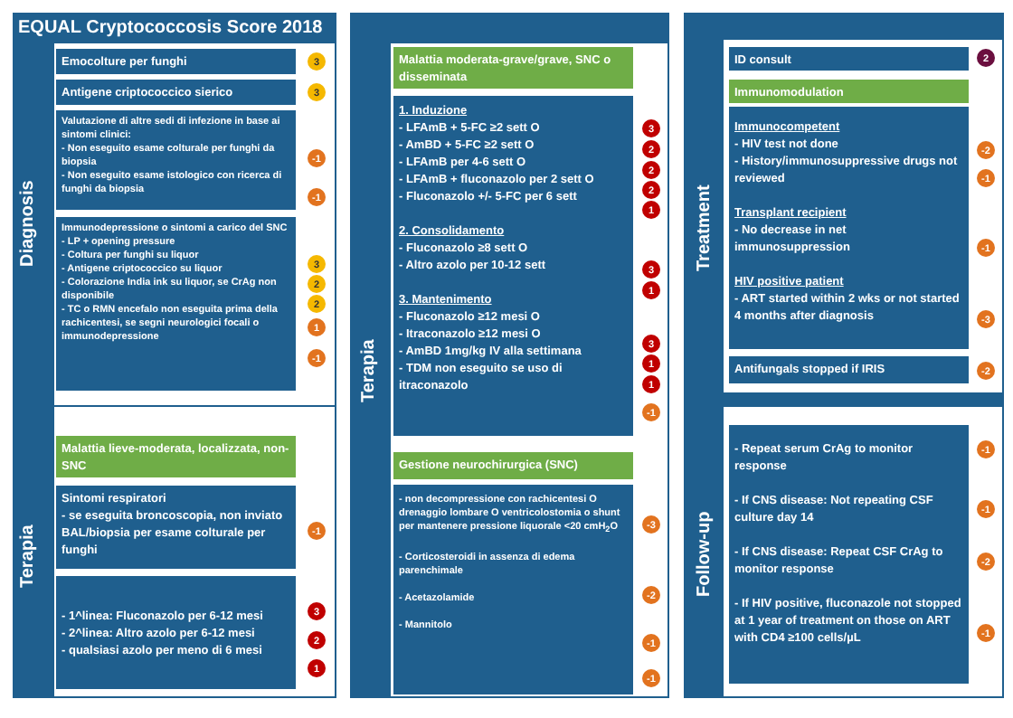EQUAL Cryptococcosis Score 2018
Diagnosis
Terapia
Emocolture per funghi 3
Antigene criptococcico sierico 3
Valutazione di altre sedi di infezione in base ai sintomi clinici:
- Non eseguito esame colturale per funghi da biopsia
- Non eseguito esame istologico con ricerca di funghi da biopsia
-1
-1
Immunodepressione o sintomi a carico del SNC
- LP + opening pressure
- Coltura per funghi su liquor
- Antigene criptococcico su liquor
- Colorazione India ink su liquor, se CrAg non disponibile
- TC o RMN encefalo non eseguita prima della rachicentesi, se segni neurologici focali o immunodepressione
3
2
2
1
-1
Malattia lieve-moderata, localizzata, non-SNC
Sintomi respiratori
- se eseguita broncoscopia, non inviato BAL/biopsia per esame colturale per funghi
-1
- 1^linea: Fluconazolo per 6-12 mesi
- 2^linea: Altro azolo per 6-12 mesi
- qualsiasi azolo per meno di 6 mesi
3
2
1
Terapia
Malattia moderata-grave/grave, SNC o disseminata
1. Induzione
- LFAmB + 5-FC ≥2 sett O
- AmBD + 5-FC ≥2 sett O
- LFAmB per 4-6 sett O
- LFAmB + fluconazolo per 2 sett O
- Fluconazolo +/- 5-FC per 6 sett
2. Consolidamento
- Fluconazolo ≥8 sett O
- Altro azolo per 10-12 sett
3. Mantenimento
- Fluconazolo ≥12 mesi O
- Itraconazolo ≥12 mesi O
- AmBD 1mg/kg IV alla settimana
- TDM non eseguito se uso di itraconazolo
3
2
2
2
1
3
1
3
1
1
-1
Gestione neurochirurgica (SNC)
- non decompressione con rachicentesi O drenaggio lombare O ventricolostomia o shunt per mantenere pressione liquorale <20 cmH<sub>2</sub>O
- Corticosteroidi in assenza di edema parenchimale
- Acetazolamide
- Mannitolo
-3
-2
-1
-1
Treatment
Follow-up
ID consult 2
Immunomodulation
Immunocompetent
- HIV test not done
- History/immunosuppressive drugs not reviewed
Transplant recipient
- No decrease in net immunosuppression
HIV positive patient
- ART started within 2 wks or not started 4 months after diagnosis
-2
-1
-1
-3
Antifungals stopped if IRIS -2
- Repeat serum CrAg to monitor response
- If CNS disease: Not repeating CSF culture day 14
- If CNS disease: Repeat CSF CrAg to monitor response
- If HIV positive, fluconazole not stopped at 1 year of treatment on those on ART with CD4 ≥100 cells/µL
-1
-1
-2
-1